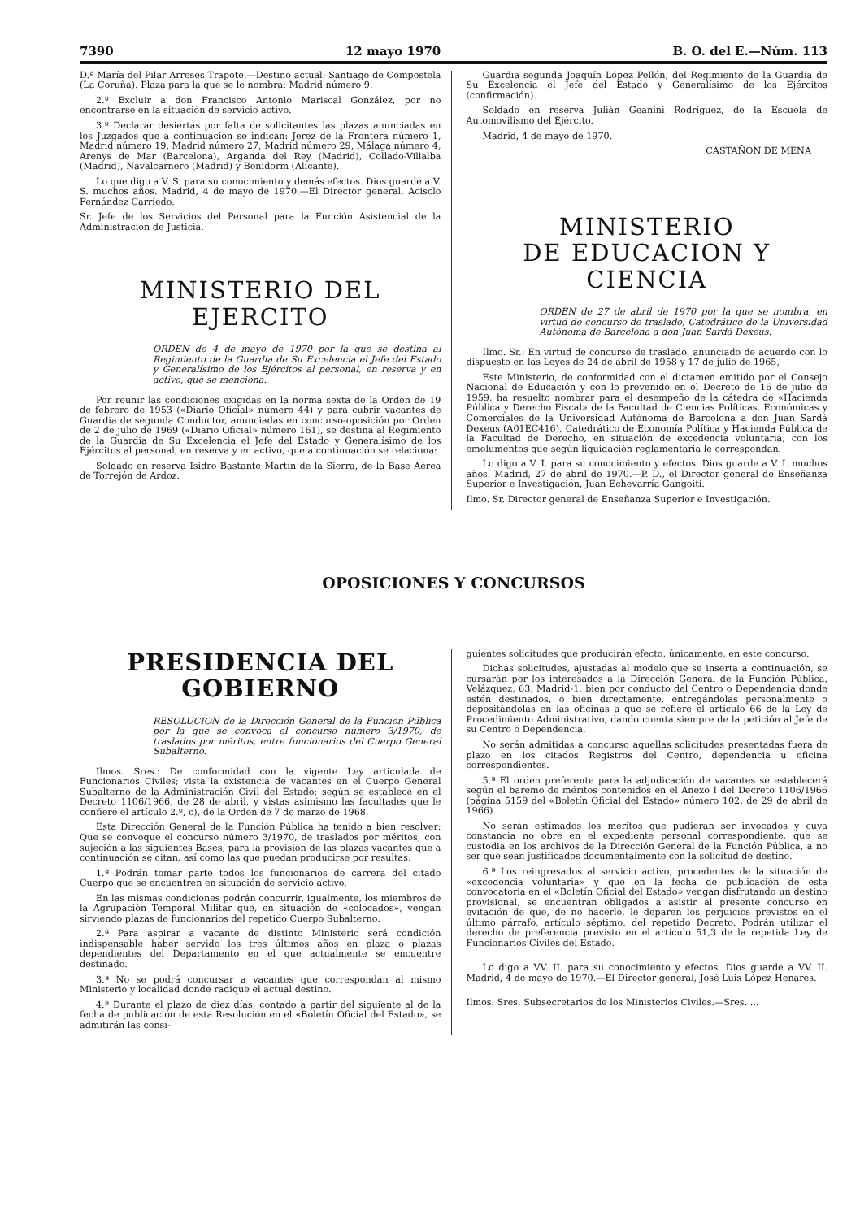7390 12 mayo 1970 B. O. del E.—Núm. 113
D.ª María del Pilar Arreses Trapote.—Destino actual: Santiago de Compostela (La Coruña). Plaza para la que se le nombra: Madrid número 9.
2.º Excluir a don Francisco Antonio Mariscal González, por no encontrarse en la situación de servicio activo.
3.º Declarar desiertas por falta de solicitantes las plazas anunciadas en los Juzgados que a continuación se indican: Jerez de la Frontera número 1, Madrid número 19, Madrid número 27, Madrid número 29, Málaga número 4, Arenys de Mar (Barcelona), Arganda del Rey (Madrid), Collado-Villalba (Madrid), Navalcarnero (Madrid) y Benidorm (Alicante).
Lo que digo a V. S. para su conocimiento y demás efectos. Dios guarde a V. S. muchos años. Madrid, 4 de mayo de 1970.—El Director general, Acisclo Fernández Carriedo.
Sr. Jefe de los Servicios del Personal para la Función Asistencial de la Administración de Justicia.
MINISTERIO DEL EJERCITO
ORDEN de 4 de mayo de 1970 por la que se destina al Regimiento de la Guardia de Su Excelencia el Jefe del Estado y Generalísimo de los Ejércitos al personal, en reserva y en activo, que se menciona.
Por reunir las condiciones exigidas en la norma sexta de la Orden de 19 de febrero de 1953 («Diario Oficial» número 44) y para cubrir vacantes de Guardia de segunda Conductor, anunciadas en concurso-oposición por Orden de 2 de julio de 1969 («Diario Oficial» número 161), se destina al Regimiento de la Guardia de Su Excelencia el Jefe del Estado y Generalísimo de los Ejércitos al personal, en reserva y en activo, que a continuación se relaciona:
Soldado en reserva Isidro Bastante Martín de la Sierra, de la Base Aérea de Torrejón de Ardoz.
Guardia segunda Joaquín López Pellón, del Regimiento de la Guardia de Su Excelencia el Jefe del Estado y Generalísimo de los Ejércitos (confirmación).
Soldado en reserva Julián Geanini Rodríguez, de la Escuela de Automovilismo del Ejército.
Madrid, 4 de mayo de 1970.
CASTAÑON DE MENA
MINISTERIO
DE EDUCACION Y CIENCIA
ORDEN de 27 de abril de 1970 por la que se nombra, en virtud de concurso de traslado, Catedrático de la Universidad Autónoma de Barcelona a don Juan Sardá Dexeus.
Ilmo. Sr.: En virtud de concurso de traslado, anunciado de acuerdo con lo dispuesto en las Leyes de 24 de abril de 1958 y 17 de julio de 1965,
Este Ministerio, de conformidad con el dictamen emitido por el Consejo Nacional de Educación y con lo prevenido en el Decreto de 16 de julio de 1959, ha resuelto nombrar para el desempeño de la cátedra de «Hacienda Pública y Derecho Fiscal» de la Facultad de Ciencias Políticas, Económicas y Comerciales de la Universidad Autónoma de Barcelona a don Juan Sardá Dexeus (A01EC416), Catedrático de Economía Política y Hacienda Pública de la Facultad de Derecho, en situación de excedencia voluntaria, con los emolumentos que según liquidación reglamentaria le correspondan.
Lo digo a V. I. para su conocimiento y efectos. Dios guarde a V. I. muchos años. Madrid, 27 de abril de 1970.—P. D., el Director general de Enseñanza Superior e Investigación, Juan Echevarría Gangoiti.
Ilmo. Sr. Director general de Enseñanza Superior e Investigación.
OPOSICIONES Y CONCURSOS
PRESIDENCIA DEL GOBIERNO
RESOLUCION de la Dirección General de la Función Pública por la que se convoca el concurso número 3/1970, de traslados por méritos, entre funcionarios del Cuerpo General Subalterno.
Ilmos. Sres.: De conformidad con la vigente Ley articulada de Funcionarios Civiles; vista la existencia de vacantes en el Cuerpo General Subalterno de la Administración Civil del Estado; según se establece en el Decreto 1106/1966, de 28 de abril, y vistas asimismo las facultades que le confiere el artículo 2.º, c), de la Orden de 7 de marzo de 1968,
Esta Dirección General de la Función Pública ha tenido a bien resolver: Que se convoque el concurso número 3/1970, de traslados por méritos, con sujeción a las siguientes Bases, para la provisión de las plazas vacantes que a continuación se citan, así como las que puedan producirse por resultas:
1.ª Podrán tomar parte todos los funcionarios de carrera del citado Cuerpo que se encuentren en situación de servicio activo.
En las mismas condiciones podrán concurrir, igualmente, los miembros de la Agrupación Temporal Militar que, en situación de «colocados», vengan sirviendo plazas de funcionarios del repetido Cuerpo Subalterno.
2.ª Para aspirar a vacante de distinto Ministerio será condición indispensable haber servido los tres últimos años en plaza o plazas dependientes del Departamento en el que actualmente se encuentre destinado.
3.ª No se podrá concursar a vacantes que correspondan al mismo Ministerio y localidad donde radique el actual destino.
4.ª Durante el plazo de diez días, contado a partir del siguiente al de la fecha de publicación de esta Resolución en el «Boletín Oficial del Estado», se admitirán las consi-
guientes solicitudes que producirán efecto, únicamente, en este concurso.
Dichas solicitudes, ajustadas al modelo que se inserta a continuación, se cursarán por los interesados a la Dirección General de la Función Pública, Velázquez, 63, Madrid-1, bien por conducto del Centro o Dependencia donde estén destinados, o bien directamente, entregándolas personalmente o depositándolas en las oficinas a que se refiere el artículo 66 de la Ley de Procedimiento Administrativo, dando cuenta siempre de la petición al Jefe de su Centro o Dependencia.
No serán admitidas a concurso aquellas solicitudes presentadas fuera de plazo en los citados Registros del Centro, dependencia u oficina correspondientes.
5.ª El orden preferente para la adjudicación de vacantes se establecerá según el baremo de méritos contenidos en el Anexo I del Decreto 1106/1966 (página 5159 del «Boletín Oficial del Estado» número 102, de 29 de abril de 1966).
No serán estimados los méritos que pudieran ser invocados y cuya constancia no obre en el expediente personal correspondiente, que se custodia en los archivos de la Dirección General de la Función Pública, a no ser que sean justificados documentalmente con la solicitud de destino.
6.ª Los reingresados al servicio activo, procedentes de la situación de «excedencia voluntaria» y que en la fecha de publicación de esta convocatoria en el «Boletín Oficial del Estado» vengan disfrutando un destino provisional, se encuentran obligados a asistir al presente concurso en evitación de que, de no hacerlo, le deparen los perjuicios previstos en el último párrafo, artículo séptimo, del repetido Decreto. Podrán utilizar el derecho de preferencia previsto en el artículo 51,3 de la repetida Ley de Funcionarios Civiles del Estado.
Lo digo a VV. II. para su conocimiento y efectos. Dios guarde a VV. II. Madrid, 4 de mayo de 1970.—El Director general, José Luis López Henares.
Ilmos. Sres. Subsecretarios de los Ministerios Civiles.—Sres. ...